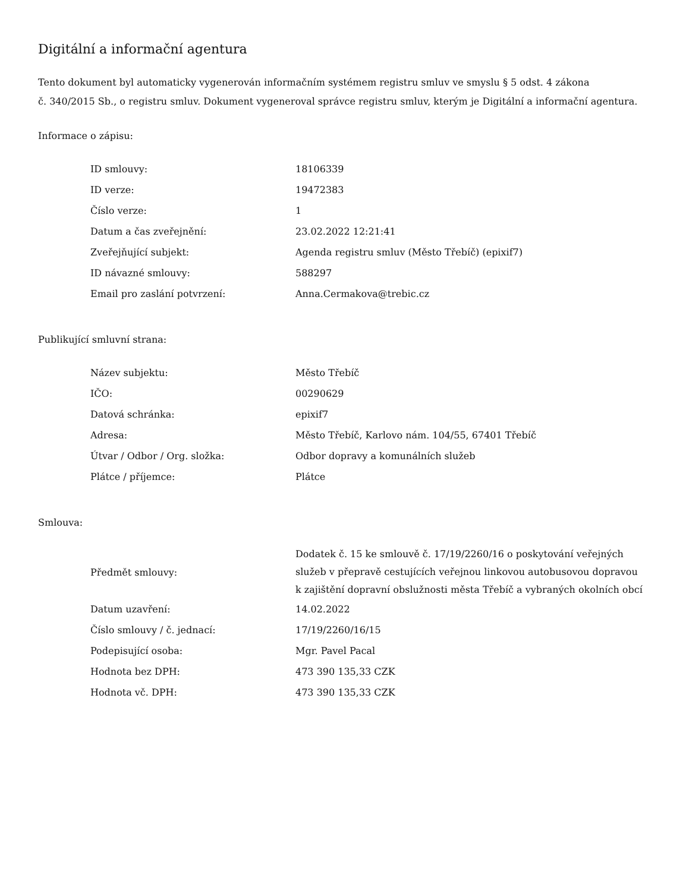Digitální a informační agentura
Tento dokument byl automaticky vygenerován informačním systémem registru smluv ve smyslu § 5 odst. 4 zákona
č. 340/2015 Sb., o registru smluv. Dokument vygeneroval správce registru smluv, kterým je Digitální a informační agentura.
Informace o zápisu:
| ID smlouvy: | 18106339 |
| ID verze: | 19472383 |
| Číslo verze: | 1 |
| Datum a čas zveřejnění: | 23.02.2022 12:21:41 |
| Zveřejňující subjekt: | Agenda registru smluv (Město Třebíč) (epixif7) |
| ID návazné smlouvy: | 588297 |
| Email pro zaslání potvrzení: | Anna.Cermakova@trebic.cz |
Publikující smluvní strana:
| Název subjektu: | Město Třebíč |
| IČO: | 00290629 |
| Datová schránka: | epixif7 |
| Adresa: | Město Třebíč, Karlovo nám. 104/55, 67401 Třebíč |
| Útvar / Odbor / Org. složka: | Odbor dopravy a komunálních služeb |
| Plátce / příjemce: | Plátce |
Smlouva:
| Předmět smlouvy: | Dodatek č. 15 ke smlouvě č. 17/19/2260/16 o poskytování veřejných služeb v přepravě cestujících veřejnou linkovou autobusovou dopravou k zajištění dopravní obslužnosti města Třebíč a vybraných okolních obcí |
| Datum uzavření: | 14.02.2022 |
| Číslo smlouvy / č. jednací: | 17/19/2260/16/15 |
| Podepisující osoba: | Mgr. Pavel Pacal |
| Hodnota bez DPH: | 473 390 135,33 CZK |
| Hodnota vč. DPH: | 473 390 135,33 CZK |